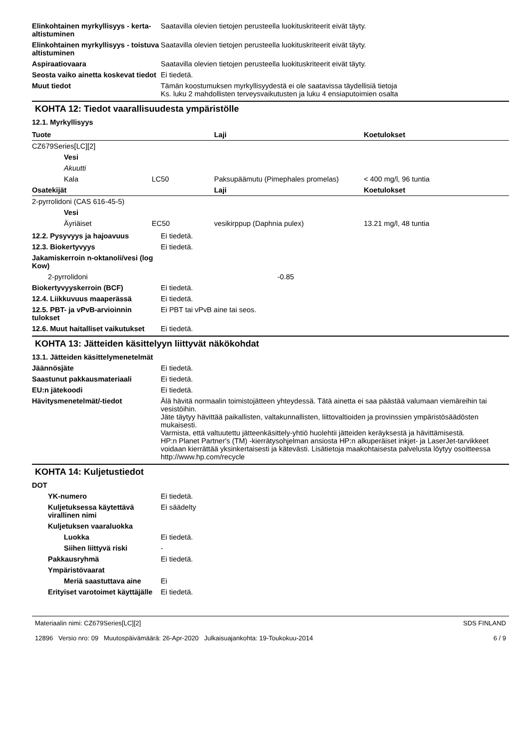Elinkohtainen myrkyllisyys - kerta-altistuminen
Saatavilla olevien tietojen perusteella luokituskriteerit eivät täyty.
Elinkohtainen myrkyllisyys - toistuva altistuminen
Saatavilla olevien tietojen perusteella luokituskriteerit eivät täyty.
Aspiraatiovaara Saatavilla olevien tietojen perusteella luokituskriteerit eivät täyty.
Seosta vaiko ainetta koskevat tiedot
Ei tiedetä.
Muut tiedot Tämän koostumuksen myrkyllisyydestä ei ole saatavissa täydellisiä tietoja
Ks. luku 2 mahdollisten terveysvaikutusten ja luku 4 ensiaputoimien osalta
KOHTA 12: Tiedot vaarallisuudesta ympäristölle
12.1. Myrkyllisyys
| Tuote | | Laji | Koetulokset |
| --- | --- | --- | --- |
| CZ679Series[LC][2] | | | |
| Vesi | | | |
| Akuutti | | | |
| Kala | LC50 | Paksupäämutu (Pimephales promelas) | < 400 mg/l, 96 tuntia |
| Osatekijät | | Laji | Koetulokset |
| 2-pyrrolidoni (CAS 616-45-5) | | | |
| Vesi | | | |
| Äyriäiset | EC50 | vesikirppup (Daphnia pulex) | 13.21 mg/l, 48 tuntia |
12.2. Pysyvyys ja hajoavuus Ei tiedetä.
12.3. Biokertyvyys Ei tiedetä.
Jakamiskerroin n-oktanoli/vesi (log Kow)
2-pyrrolidoni -0.85
Biokertyvyyskerroin (BCF) Ei tiedetä.
12.4. Liikkuvuus maaperässä Ei tiedetä.
12.5. PBT- ja vPvB-arvioinnin tulokset
Ei PBT tai vPvB aine tai seos.
12.6. Muut haitalliset vaikutukset
Ei tiedetä.
KOHTA 13: Jätteiden käsittelyyn liittyvät näkökohdat
13.1. Jätteiden käsittelymenetelmät
Jäännösjäte Ei tiedetä.
Saastunut pakkausmateriaali Ei tiedetä.
EU:n jätekoodi Ei tiedetä.
Hävitysmenetelmät/-tiedot Älä hävitä normaalin toimistojätteen yhteydessä. Tätä ainetta ei saa päästää valumaan viemäreihin tai vesistöihin.
Jäte täytyy hävittää paikallisten, valtakunnallisten, liittovaltioiden ja provinssien ympäristösäädösten mukaisesti.
Varmista, että valtuutettu jätteenkäsittely-yhtiö huolehtii jätteiden keräyksestä ja hävittämisestä.
HP:n Planet Partner's (TM) -kierrätysohjelman ansiosta HP:n alkuperäiset inkjet- ja LaserJet-tarvikkeet voidaan kierrättää yksinkertaisesti ja kätevästi. Lisätietoja maakohtaisesta palvelusta löytyy osoitteessa http://www.hp.com/recycle
KOHTA 14: Kuljetustiedot
DOT
YK-numero Ei tiedetä.
Kuljetuksessa käytettävä virallinen nimi
Ei säädelty
Kuljetuksen vaaraluokka
Luokka Ei tiedetä.
Siihen liittyvä riski -
Pakkausryhmä Ei tiedetä.
Ympäristövaarat
Meriä saastuttava aine Ei
Erityiset varotoimet käyttäjälle
Ei tiedetä.
Materiaalin nimi: CZ679Series[LC][2]
12896 Versio nro: 09 Muutospäivämäärä: 26-Apr-2020 Julkaisuajankohta: 19-Toukokuu-2014
SDS FINLAND
6 / 9